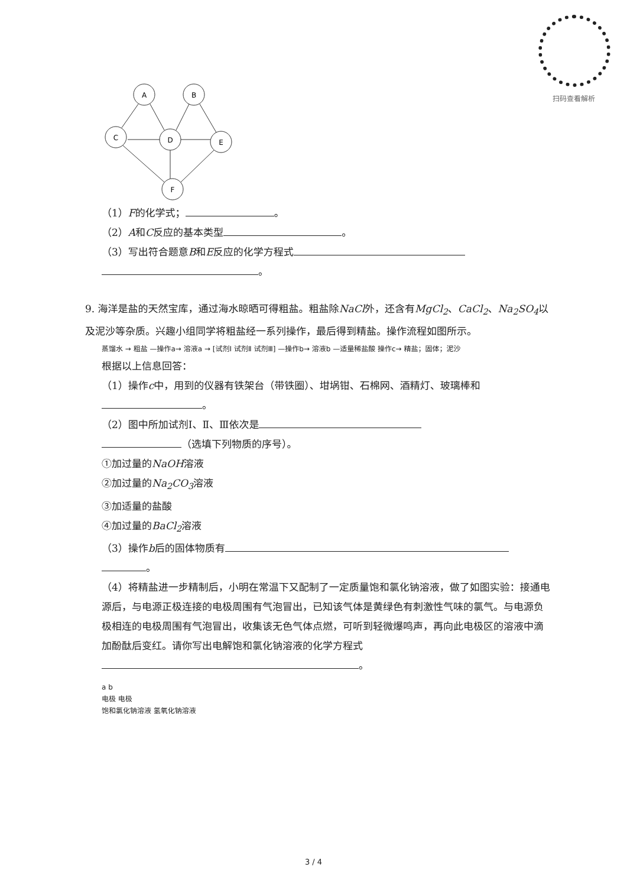扫码查看解析
A
B
C
D
E
F
（1）F的化学式； 。
（2）A和C反应的基本类型 。
（3）写出符合题意B和E反应的化学方程式
。
9. 海洋是盐的天然宝库，通过海水晾晒可得粗盐。粗盐除NaCl外，还含有MgCl<sub>2</sub>、CaCl<sub>2</sub>、Na<sub>2</sub>SO<sub>4</sub>以及泥沙等杂质。兴趣小组同学将粗盐经一系列操作，最后得到精盐。操作流程如图所示。
蒸馏水 → 粗盐 —操作a→ 溶液a → [试剂Ⅰ 试剂Ⅱ 试剂Ⅲ] —操作b→ 溶液b —适量稀盐酸 操作c→ 精盐；固体；泥沙
根据以上信息回答：
（1）操作c中，用到的仪器有铁架台（带铁圈）、坩埚钳、石棉网、酒精灯、玻璃棒和
。
（2）图中所加试剂Ⅰ、Ⅱ、Ⅲ依次是
（选填下列物质的序号）。
①加过量的NaOH溶液
②加过量的Na<sub>2</sub>CO<sub>3</sub>溶液
③加适量的盐酸
④加过量的BaCl<sub>2</sub>溶液
（3）操作b后的固体物质有
。
（4）将精盐进一步精制后，小明在常温下又配制了一定质量饱和氯化钠溶液，做了如图实验：接通电源后，与电源正极连接的电极周围有气泡冒出，已知该气体是黄绿色有刺激性气味的氯气。与电源负极相连的电极周围有气泡冒出，收集该无色气体点燃，可听到轻微爆鸣声，再向此电极区的溶液中滴加酚酞后变红。请你写出电解饱和氯化钠溶液的化学方程式 。
a b
电极 电极
饱和氯化钠溶液 氢氧化钠溶液
3 / 4